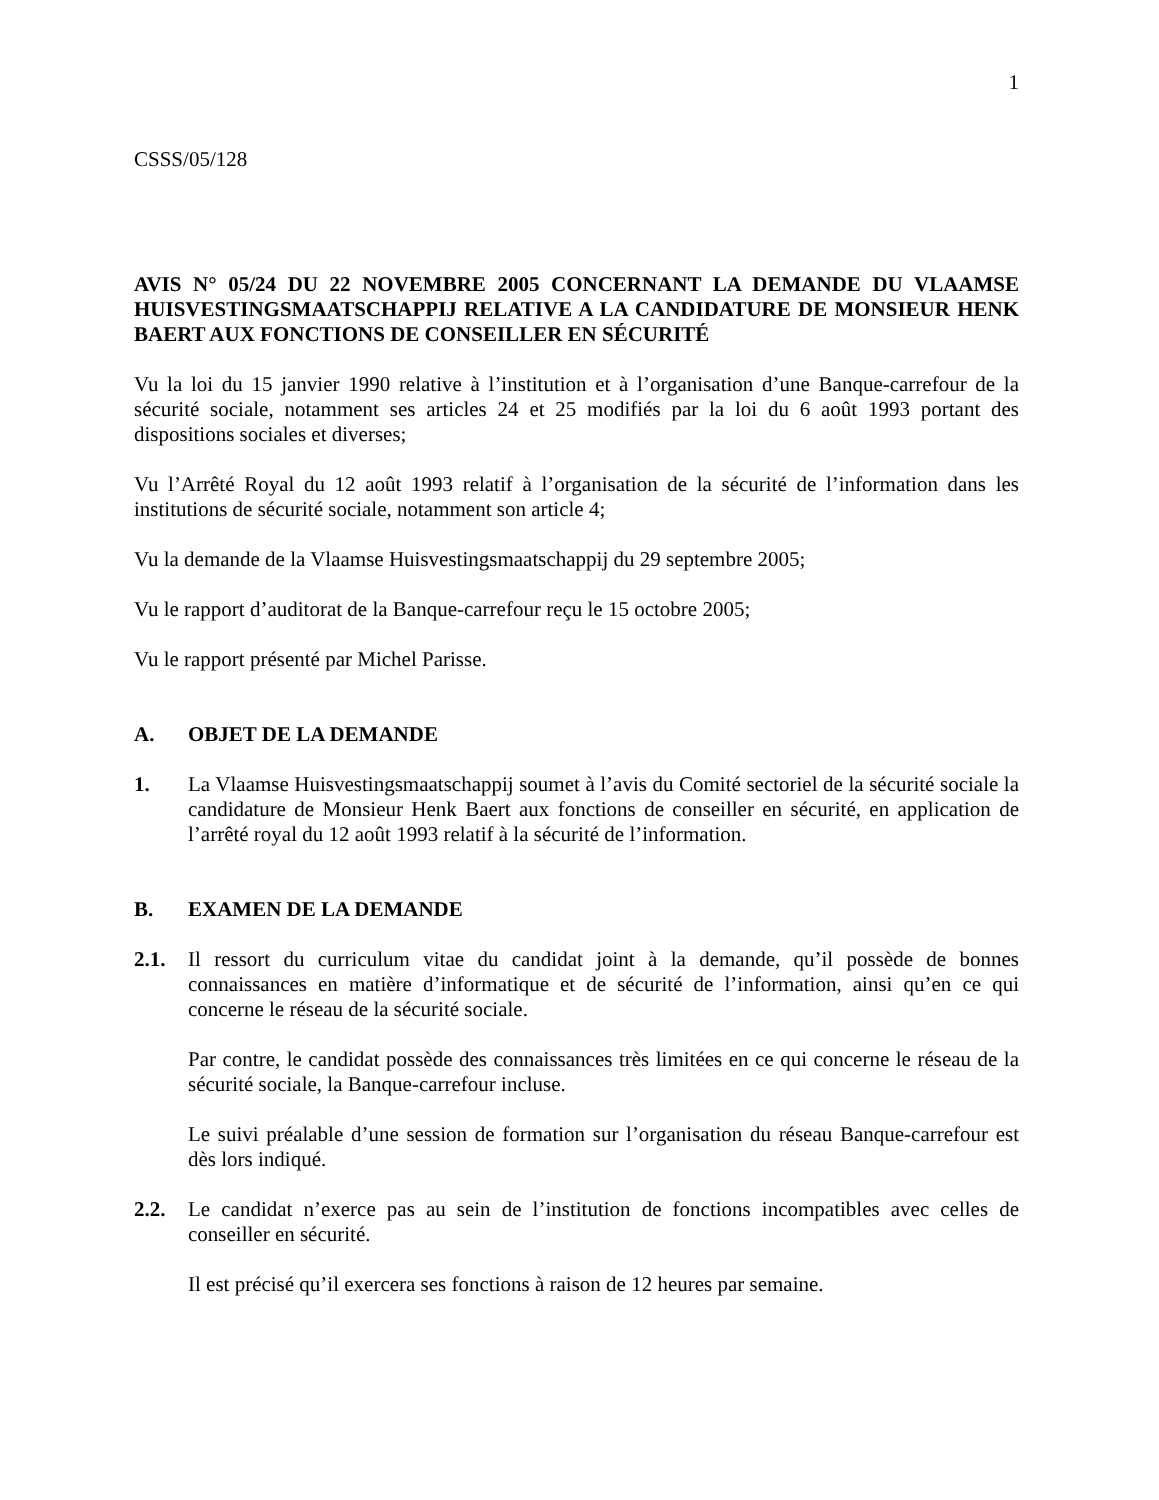1
CSSS/05/128
AVIS N° 05/24 DU 22 NOVEMBRE 2005 CONCERNANT LA DEMANDE DU VLAAMSE HUISVESTINGSMAATSCHAPPIJ RELATIVE A LA CANDIDATURE DE MONSIEUR HENK BAERT AUX FONCTIONS DE CONSEILLER EN SÉCURITÉ
Vu la loi du 15 janvier 1990 relative à l’institution et à l’organisation d’une Banque-carrefour de la sécurité sociale, notamment ses articles 24 et 25 modifiés par la loi du 6 août 1993 portant des dispositions sociales et diverses;
Vu l’Arrêté Royal du 12 août 1993 relatif à l’organisation de la sécurité de l’information dans les institutions de sécurité sociale, notamment son article 4;
Vu la demande de la Vlaamse Huisvestingsmaatschappij du 29 septembre 2005;
Vu le rapport d’auditorat de la Banque-carrefour reçu le 15 octobre 2005;
Vu le rapport présenté par Michel Parisse.
A. OBJET DE LA DEMANDE
1. La Vlaamse Huisvestingsmaatschappij soumet à l’avis du Comité sectoriel de la sécurité sociale la candidature de Monsieur Henk Baert aux fonctions de conseiller en sécurité, en application de l’arrêté royal du 12 août 1993 relatif à la sécurité de l’information.
B. EXAMEN DE LA DEMANDE
2.1. Il ressort du curriculum vitae du candidat joint à la demande, qu’il possède de bonnes connaissances en matière d’informatique et de sécurité de l’information, ainsi qu’en ce qui concerne le réseau de la sécurité sociale.
Par contre, le candidat possède des connaissances très limitées en ce qui concerne le réseau de la sécurité sociale, la Banque-carrefour incluse.
Le suivi préalable d’une session de formation sur l’organisation du réseau Banque-carrefour est dès lors indiqué.
2.2. Le candidat n’exerce pas au sein de l’institution de fonctions incompatibles avec celles de conseiller en sécurité.
Il est précisé qu’il exercera ses fonctions à raison de 12 heures par semaine.